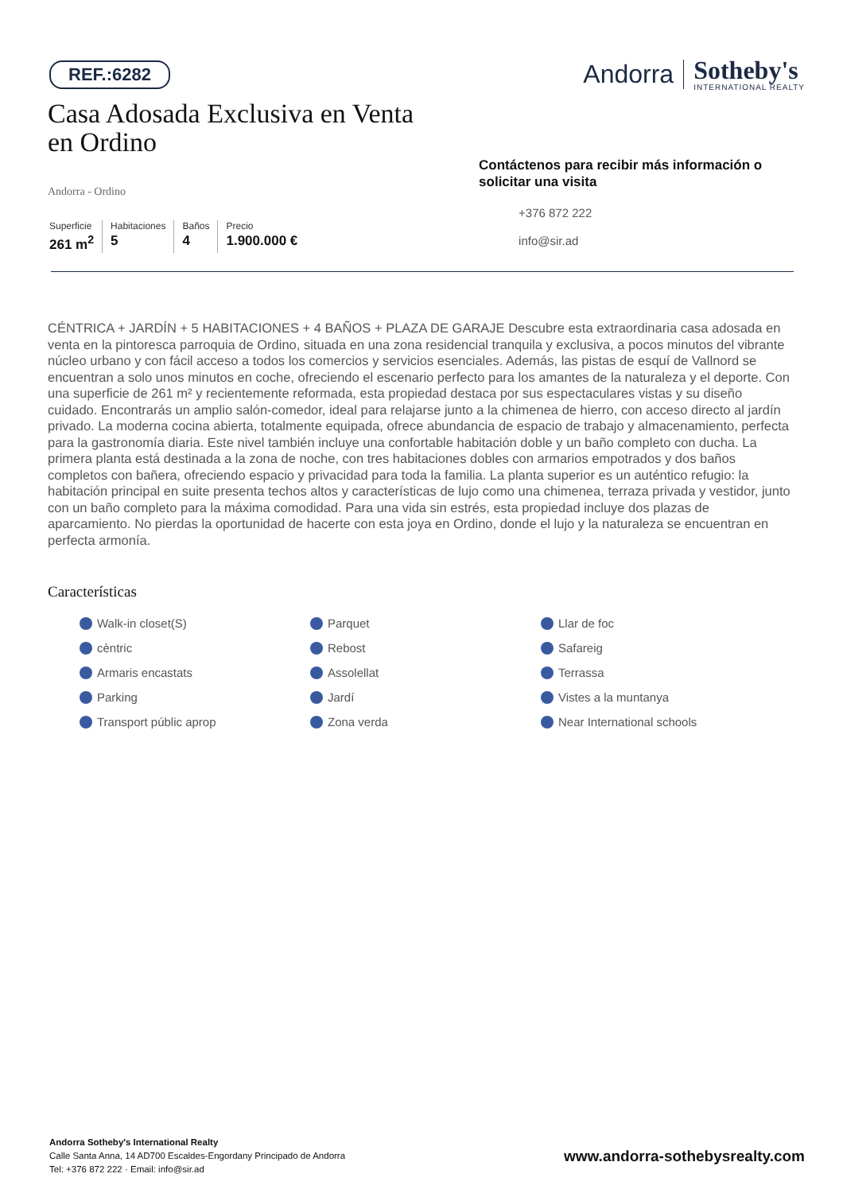REF.:6282
Andorra
Sotheby's
INTERNATIONAL REALTY
Casa Adosada Exclusiva en Venta en Ordino
Andorra - Ordino
Superficie
261 m<sup>2</sup>
Habitaciones
5
Baños
4
Precio
1.900.000 €
Contáctenos para recibir más información o solicitar una visita
+376 872 222
info@sir.ad
CÉNTRICA + JARDÍN + 5 HABITACIONES + 4 BAÑOS + PLAZA DE GARAJE Descubre esta extraordinaria casa adosada en venta en la pintoresca parroquia de Ordino, situada en una zona residencial tranquila y exclusiva, a pocos minutos del vibrante núcleo urbano y con fácil acceso a todos los comercios y servicios esenciales. Además, las pistas de esquí de Vallnord se encuentran a solo unos minutos en coche, ofreciendo el escenario perfecto para los amantes de la naturaleza y el deporte. Con una superficie de 261 m² y recientemente reformada, esta propiedad destaca por sus espectaculares vistas y su diseño cuidado. Encontrarás un amplio salón-comedor, ideal para relajarse junto a la chimenea de hierro, con acceso directo al jardín privado. La moderna cocina abierta, totalmente equipada, ofrece abundancia de espacio de trabajo y almacenamiento, perfecta para la gastronomía diaria. Este nivel también incluye una confortable habitación doble y un baño completo con ducha. La primera planta está destinada a la zona de noche, con tres habitaciones dobles con armarios empotrados y dos baños completos con bañera, ofreciendo espacio y privacidad para toda la familia. La planta superior es un auténtico refugio: la habitación principal en suite presenta techos altos y características de lujo como una chimenea, terraza privada y vestidor, junto con un baño completo para la máxima comodidad. Para una vida sin estrés, esta propiedad incluye dos plazas de aparcamiento. No pierdas la oportunidad de hacerte con esta joya en Ordino, donde el lujo y la naturaleza se encuentran en perfecta armonía.
Características
Walk-in closet(S) Parquet Llar de foc cèntric Rebost Safareig Armaris encastats Assolellat Terrassa Parking Jardí Vistes a la muntanya Transport públic aprop Zona verda Near International schools
Andorra Sotheby's International Realty
Calle Santa Anna, 14 AD700 Escaldes-Engordany Principado de Andorra
Tel: +376 872 222 · Email: info@sir.ad
www.andorra-sothebysrealty.com